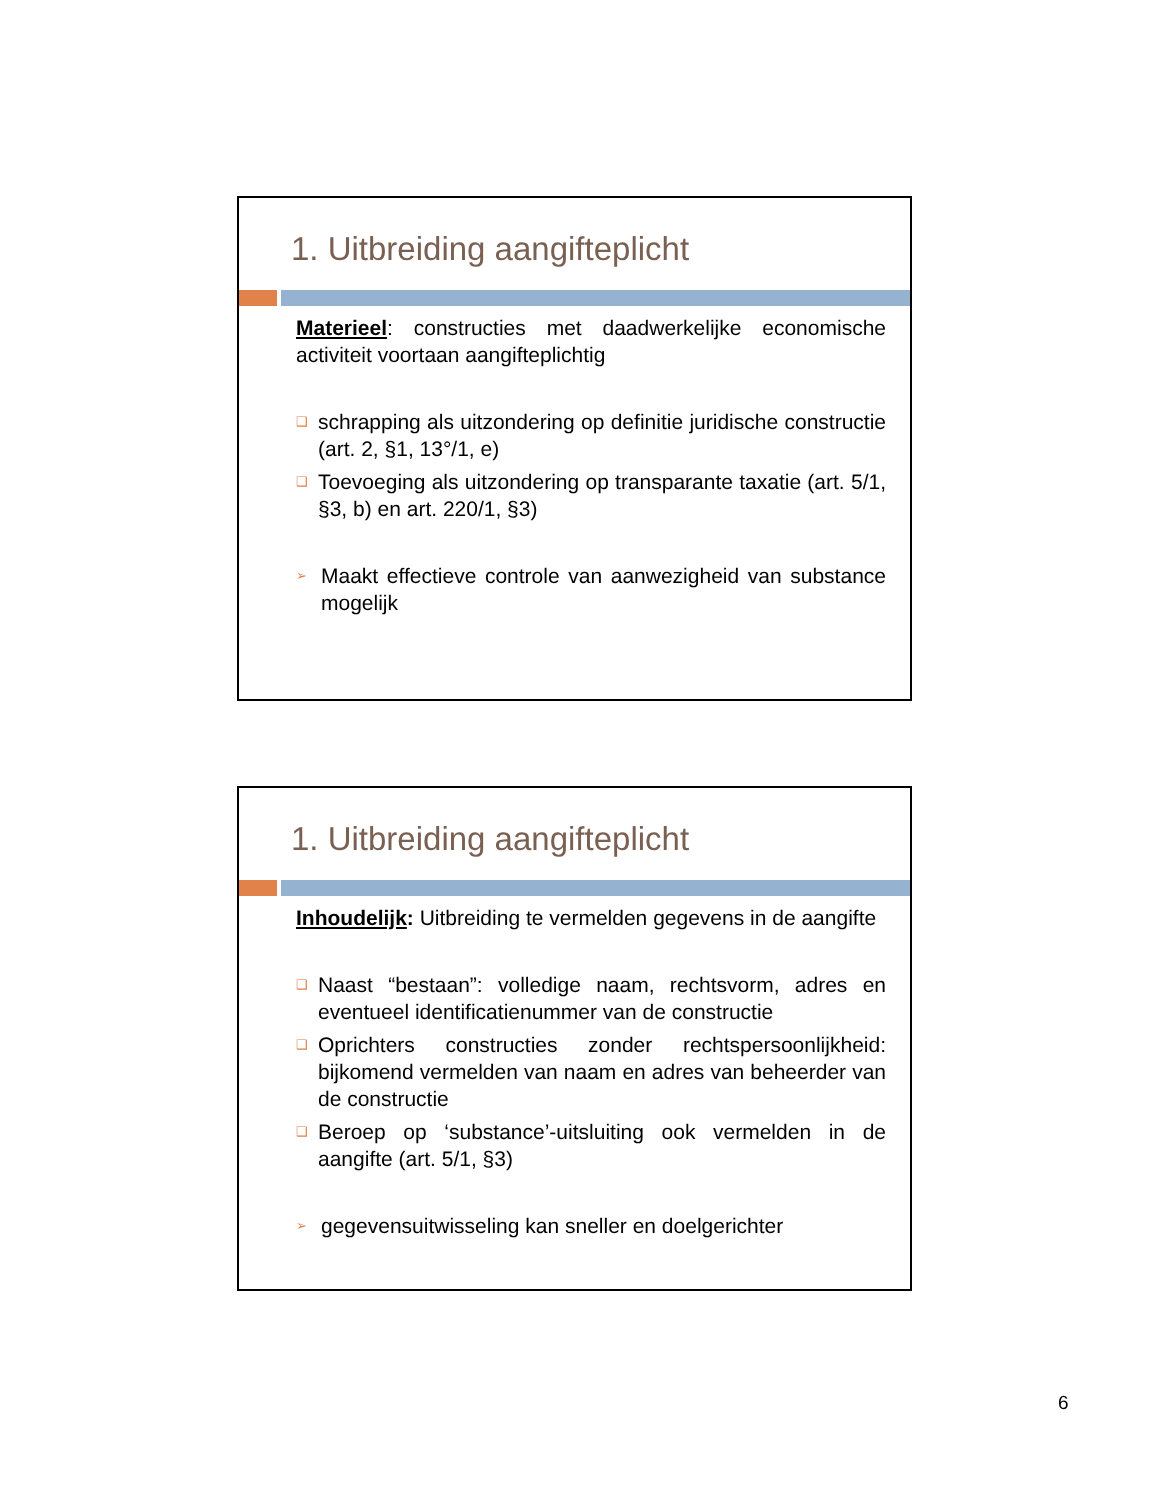1. Uitbreiding aangifteplicht
Materieel: constructies met daadwerkelijke economische activiteit voortaan aangifteplichtig
❑ schrapping als uitzondering op definitie juridische constructie (art. 2, §1, 13°/1, e)
❑ Toevoeging als uitzondering op transparante taxatie (art. 5/1, §3, b) en art. 220/1, §3)
➢ Maakt effectieve controle van aanwezigheid van substance mogelijk
1. Uitbreiding aangifteplicht
Inhoudelijk: Uitbreiding te vermelden gegevens in de aangifte
❑ Naast “bestaan”: volledige naam, rechtsvorm, adres en eventueel identificatienummer van de constructie
❑ Oprichters constructies zonder rechtspersoonlijkheid: bijkomend vermelden van naam en adres van beheerder van de constructie
❑ Beroep op ‘substance’-uitsluiting ook vermelden in de aangifte (art. 5/1, §3)
➢ gegevensuitwisseling kan sneller en doelgerichter
6